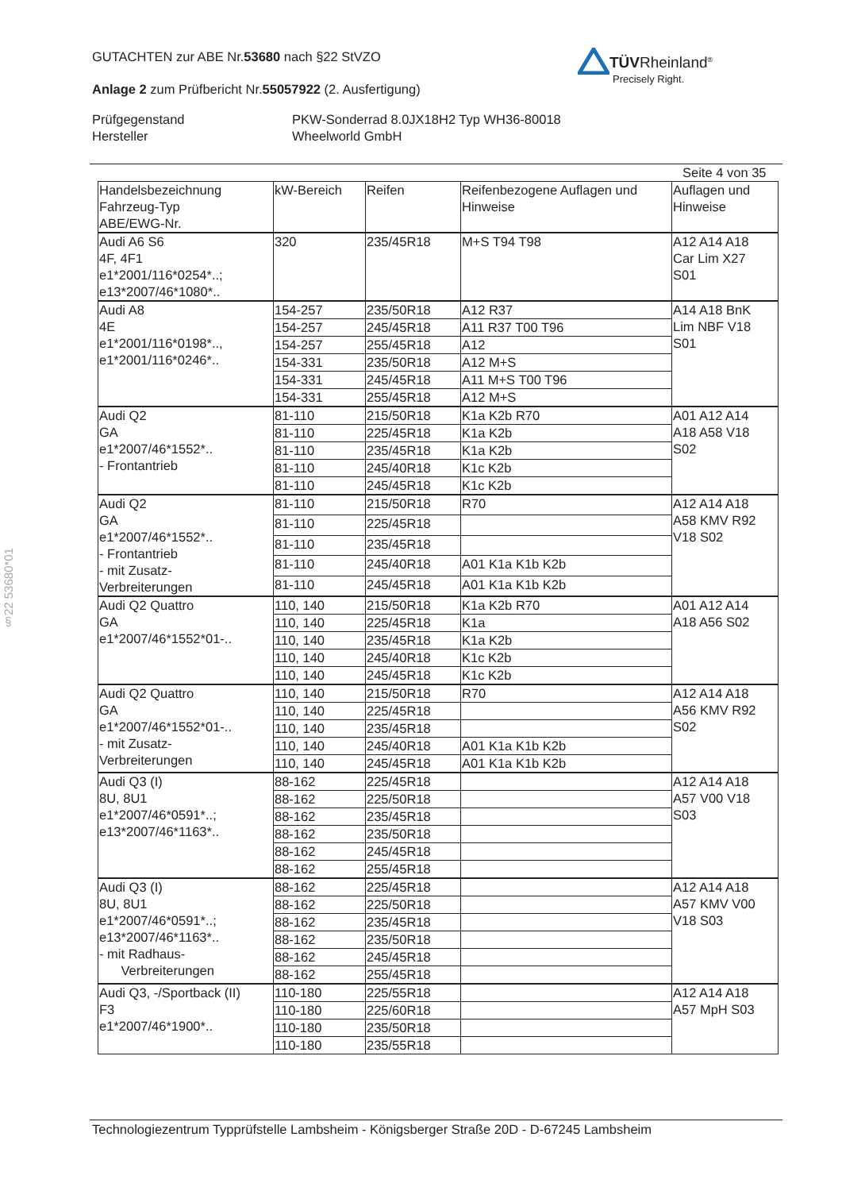GUTACHTEN zur ABE Nr.53680 nach §22 StVZO
Anlage 2 zum Prüfbericht Nr.55057922 (2. Ausfertigung)
Prüfgegenstand
Hersteller
PKW-Sonderrad 8.0JX18H2 Typ WH36-80018
Wheelworld GmbH
TÜVRheinland<sup>®</sup>
Precisely Right.
Seite 4 von 35
| Handelsbezeichnung Fahrzeug-Typ ABE/EWG-Nr. | kW-Bereich | Reifen | Reifenbezogene Auflagen und Hinweise | Auflagen und Hinweise |
| Audi A6 S6 4F, 4F1 e1*2001/116*0254*..; e13*2007/46*1080*.. | 320 | 235/45R18 | M+S T94 T98 | A12 A14 A18 Car Lim X27 S01 |
| Audi A8 4E e1*2001/116*0198*.., e1*2001/116*0246*.. | 154-257 | 235/50R18 | A12 R37 | A14 A18 BnK Lim NBF V18 S01 |
| | 154-257 | 245/45R18 | A11 R37 T00 T96 | |
| | 154-257 | 255/45R18 | A12 | |
| | 154-331 | 235/50R18 | A12 M+S | |
| | 154-331 | 245/45R18 | A11 M+S T00 T96 | |
| | 154-331 | 255/45R18 | A12 M+S | |
| Audi Q2 GA e1*2007/46*1552*.. - Frontantrieb | 81-110 | 215/50R18 | K1a K2b R70 | A01 A12 A14 A18 A58 V18 S02 |
| | 81-110 | 225/45R18 | K1a K2b | |
| | 81-110 | 235/45R18 | K1a K2b | |
| | 81-110 | 245/40R18 | K1c K2b | |
| | 81-110 | 245/45R18 | K1c K2b | |
| Audi Q2 GA e1*2007/46*1552*.. - Frontantrieb - mit Zusatz- Verbreiterungen | 81-110 | 215/50R18 | R70 | A12 A14 A18 A58 KMV R92 V18 S02 |
| | 81-110 | 225/45R18 | | |
| | 81-110 | 235/45R18 | | |
| | 81-110 | 245/40R18 | A01 K1a K1b K2b | |
| | 81-110 | 245/45R18 | A01 K1a K1b K2b | |
| Audi Q2 Quattro GA e1*2007/46*1552*01-.. | 110, 140 | 215/50R18 | K1a K2b R70 | A01 A12 A14 A18 A56 S02 |
| | 110, 140 | 225/45R18 | K1a | |
| | 110, 140 | 235/45R18 | K1a K2b | |
| | 110, 140 | 245/40R18 | K1c K2b | |
| | 110, 140 | 245/45R18 | K1c K2b | |
| Audi Q2 Quattro GA e1*2007/46*1552*01-.. - mit Zusatz- Verbreiterungen | 110, 140 | 215/50R18 | R70 | A12 A14 A18 A56 KMV R92 S02 |
| | 110, 140 | 225/45R18 | | |
| | 110, 140 | 235/45R18 | | |
| | 110, 140 | 245/40R18 | A01 K1a K1b K2b | |
| | 110, 140 | 245/45R18 | A01 K1a K1b K2b | |
| Audi Q3 (I) 8U, 8U1 e1*2007/46*0591*..; e13*2007/46*1163*.. | 88-162 | 225/45R18 | | A12 A14 A18 A57 V00 V18 S03 |
| | 88-162 | 225/50R18 | | |
| | 88-162 | 235/45R18 | | |
| | 88-162 | 235/50R18 | | |
| | 88-162 | 245/45R18 | | |
| | 88-162 | 255/45R18 | | |
| Audi Q3 (I) 8U, 8U1 e1*2007/46*0591*..; e13*2007/46*1163*.. - mit Radhaus- Verbreiterungen | 88-162 | 225/45R18 | | A12 A14 A18 A57 KMV V00 V18 S03 |
| | 88-162 | 225/50R18 | | |
| | 88-162 | 235/45R18 | | |
| | 88-162 | 235/50R18 | | |
| | 88-162 | 245/45R18 | | |
| | 88-162 | 255/45R18 | | |
| Audi Q3, -/Sportback (II) F3 e1*2007/46*1900*.. | 110-180 | 225/55R18 | | A12 A14 A18 A57 MpH S03 |
| | 110-180 | 225/60R18 | | |
| | 110-180 | 235/50R18 | | |
| | 110-180 | 235/55R18 | | |
§22 53680*01
Technologiezentrum Typprüfstelle Lambsheim - Königsberger Straße 20D - D-67245 Lambsheim